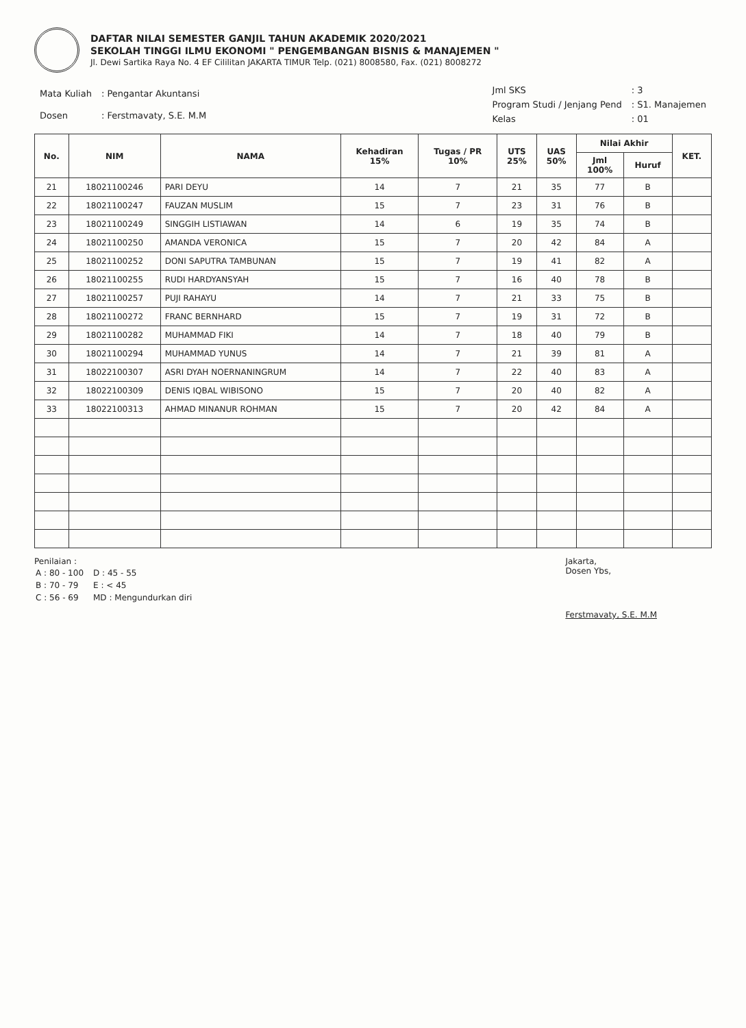DAFTAR NILAI SEMESTER GANJIL TAHUN AKADEMIK 2020/2021
SEKOLAH TINGGI ILMU EKONOMI " PENGEMBANGAN BISNIS & MANAJEMEN "
Jl. Dewi Sartika Raya No. 4 EF Cililitan JAKARTA TIMUR Telp. (021) 8008580, Fax. (021) 8008272
| Mata Kuliah | : Pengantar Akuntansi |
| Dosen | : Ferstmavaty, S.E. M.M |
| Jml SKS | : 3 |
| Program Studi / Jenjang Pend | : S1. Manajemen |
| Kelas | : 01 |
| No. | NIM | NAMA | Kehadiran 15% | Tugas / PR 10% | UTS 25% | UAS 50% | Nilai Akhir | | KET. |
| --- | --- | --- | --- | --- | --- | --- | --- | --- | --- |
| | | | | | | | Jml 100% | Huruf | |
| 21 | 18021100246 | PARI DEYU | 14 | 7 | 21 | 35 | 77 | B | |
| 22 | 18021100247 | FAUZAN MUSLIM | 15 | 7 | 23 | 31 | 76 | B | |
| 23 | 18021100249 | SINGGIH LISTIAWAN | 14 | 6 | 19 | 35 | 74 | B | |
| 24 | 18021100250 | AMANDA VERONICA | 15 | 7 | 20 | 42 | 84 | A | |
| 25 | 18021100252 | DONI SAPUTRA TAMBUNAN | 15 | 7 | 19 | 41 | 82 | A | |
| 26 | 18021100255 | RUDI HARDYANSYAH | 15 | 7 | 16 | 40 | 78 | B | |
| 27 | 18021100257 | PUJI RAHAYU | 14 | 7 | 21 | 33 | 75 | B | |
| 28 | 18021100272 | FRANC BERNHARD | 15 | 7 | 19 | 31 | 72 | B | |
| 29 | 18021100282 | MUHAMMAD FIKI | 14 | 7 | 18 | 40 | 79 | B | |
| 30 | 18021100294 | MUHAMMAD YUNUS | 14 | 7 | 21 | 39 | 81 | A | |
| 31 | 18022100307 | ASRI DYAH NOERNANINGRUM | 14 | 7 | 22 | 40 | 83 | A | |
| 32 | 18022100309 | DENIS IQBAL WIBISONO | 15 | 7 | 20 | 40 | 82 | A | |
| 33 | 18022100313 | AHMAD MINANUR ROHMAN | 15 | 7 | 20 | 42 | 84 | A | |
Penilaian :
| A : 80 - 100 | D : 45 - 55 |
| B : 70 - 79 | E : < 45 |
| C : 56 - 69 | MD : Mengundurkan diri |
Jakarta,
Dosen Ybs,
Ferstmavaty, S.E. M.M